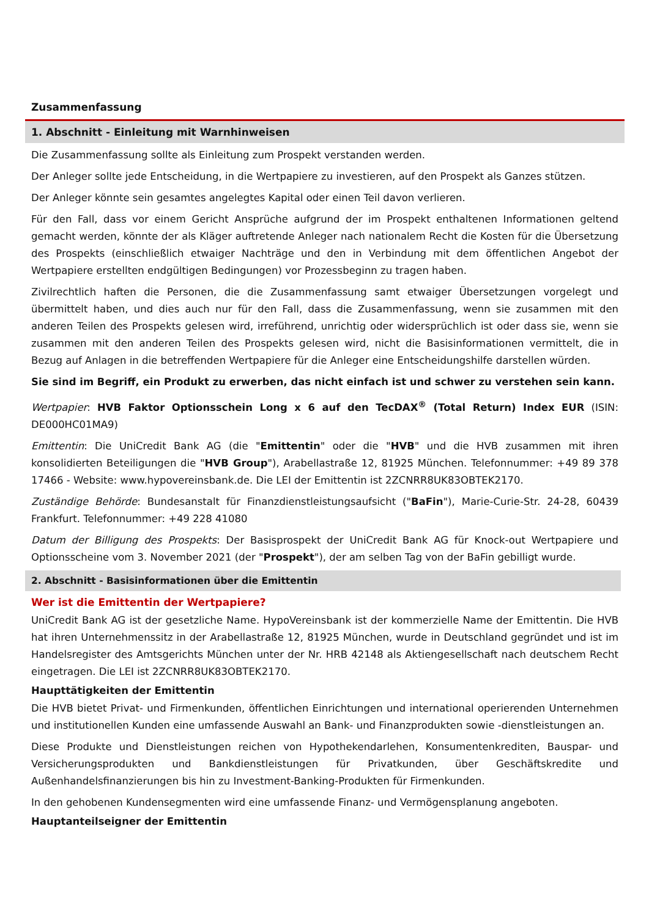Zusammenfassung
1. Abschnitt - Einleitung mit Warnhinweisen
Die Zusammenfassung sollte als Einleitung zum Prospekt verstanden werden.
Der Anleger sollte jede Entscheidung, in die Wertpapiere zu investieren, auf den Prospekt als Ganzes stützen.
Der Anleger könnte sein gesamtes angelegtes Kapital oder einen Teil davon verlieren.
Für den Fall, dass vor einem Gericht Ansprüche aufgrund der im Prospekt enthaltenen Informationen geltend gemacht werden, könnte der als Kläger auftretende Anleger nach nationalem Recht die Kosten für die Übersetzung des Prospekts (einschließlich etwaiger Nachträge und den in Verbindung mit dem öffentlichen Angebot der Wertpapiere erstellten endgültigen Bedingungen) vor Prozessbeginn zu tragen haben.
Zivilrechtlich haften die Personen, die die Zusammenfassung samt etwaiger Übersetzungen vorgelegt und übermittelt haben, und dies auch nur für den Fall, dass die Zusammenfassung, wenn sie zusammen mit den anderen Teilen des Prospekts gelesen wird, irreführend, unrichtig oder widersprüchlich ist oder dass sie, wenn sie zusammen mit den anderen Teilen des Prospekts gelesen wird, nicht die Basisinformationen vermittelt, die in Bezug auf Anlagen in die betreffenden Wertpapiere für die Anleger eine Entscheidungshilfe darstellen würden.
Sie sind im Begriff, ein Produkt zu erwerben, das nicht einfach ist und schwer zu verstehen sein kann.
Wertpapier: HVB Faktor Optionsschein Long x 6 auf den TecDAX<sup>®</sup> (Total Return) Index EUR (ISIN: DE000HC01MA9)
Emittentin: Die UniCredit Bank AG (die "Emittentin" oder die "HVB" und die HVB zusammen mit ihren konsolidierten Beteiligungen die "HVB Group"), Arabellastraße 12, 81925 München. Telefonnummer: +49 89 378 17466 - Website: www.hypovereinsbank.de. Die LEI der Emittentin ist 2ZCNRR8UK83OBTEK2170.
Zuständige Behörde: Bundesanstalt für Finanzdienstleistungsaufsicht ("BaFin"), Marie-Curie-Str. 24-28, 60439 Frankfurt. Telefonnummer: +49 228 41080
Datum der Billigung des Prospekts: Der Basisprospekt der UniCredit Bank AG für Knock-out Wertpapiere und Optionsscheine vom 3. November 2021 (der "Prospekt"), der am selben Tag von der BaFin gebilligt wurde.
2. Abschnitt - Basisinformationen über die Emittentin
Wer ist die Emittentin der Wertpapiere?
UniCredit Bank AG ist der gesetzliche Name. HypoVereinsbank ist der kommerzielle Name der Emittentin. Die HVB hat ihren Unternehmenssitz in der Arabellastraße 12, 81925 München, wurde in Deutschland gegründet und ist im Handelsregister des Amtsgerichts München unter der Nr. HRB 42148 als Aktiengesellschaft nach deutschem Recht eingetragen. Die LEI ist 2ZCNRR8UK83OBTEK2170.
Haupttätigkeiten der Emittentin
Die HVB bietet Privat- und Firmenkunden, öffentlichen Einrichtungen und international operierenden Unternehmen und institutionellen Kunden eine umfassende Auswahl an Bank- und Finanzprodukten sowie -dienstleistungen an.
Diese Produkte und Dienstleistungen reichen von Hypothekendarlehen, Konsumentenkrediten, Bauspar- und Versicherungsprodukten und Bankdienstleistungen für Privatkunden, über Geschäftskredite und Außenhandelsfinanzierungen bis hin zu Investment-Banking-Produkten für Firmenkunden.
In den gehobenen Kundensegmenten wird eine umfassende Finanz- und Vermögensplanung angeboten.
Hauptanteilseigner der Emittentin